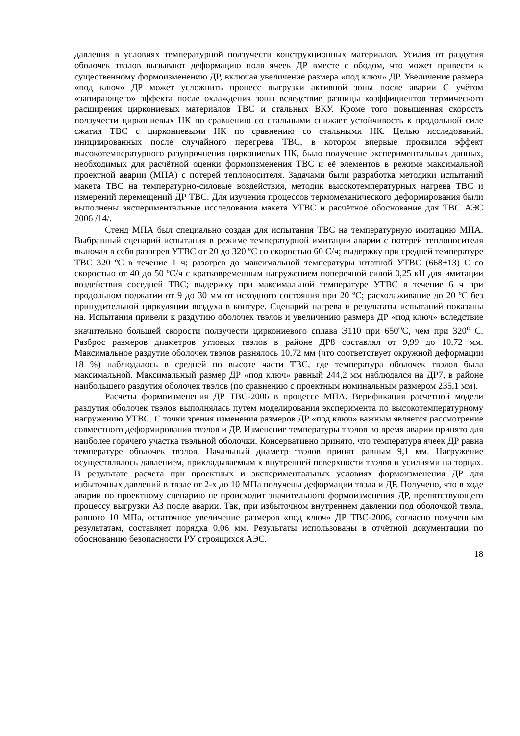давления в условиях температурной ползучести конструкционных материалов. Усилия от раздутия оболочек твэлов вызывают деформацию поля ячеек ДР вместе с ободом, что может привести к существенному формоизменению ДР, включая увеличение размера «под ключ» ДР. Увеличение размера «под ключ» ДР может усложнить процесс выгрузки активной зоны после аварии С учётом «запирающего» эффекта после охлаждения зоны вследствие разницы коэффициентов термического расширения циркониевых материалов ТВС и стальных ВКУ. Кроме того повышенная скорость ползучести циркониевых НК по сравнению со стальными снижает устойчивость к продольной силе сжатия ТВС с циркониевыми НК по сравнению со стальными НК. Целью исследований, инициированных после случайного перегрева ТВС, в котором впервые проявился эффект высокотемпературного разупрочнения циркониевых НК, было получение экспериментальных данных, необходимых для расчётной оценки формоизменения ТВС и её элементов в режиме максимальной проектной аварии (МПА) с потерей теплоносителя. Задачами были разработка методики испытаний макета ТВС на температурно-силовые воздействия, методик высокотемпературных нагрева ТВС и измерений перемещений ДР ТВС. Для изучения процессов термомеханического деформирования были выполнены экспериментальные исследования макета УТВС и расчётное обоснование для ТВС АЭС 2006 /14/.
Стенд МПА был специально создан для испытания ТВС на температурную имитацию МПА. Выбранный сценарий испытания в режиме температурной имитации аварии с потерей теплоносителя включал в себя разогрев УТВС от 20 до 320 ºС со скоростью 60 С/ч; выдержку при средней температуре ТВС 320 ºС в течение 1 ч; разогрев до максимальной температуры штатной УТВС (668±13) С со скоростью от 40 до 50 ºС/ч с кратковременным нагружением поперечной силой 0,25 кН для имитации воздействия соседней ТВС; выдержку при максимальной температуре УТВС в течение 6 ч при продольном поджатии от 9 до 30 мм от исходного состояния при 20 ºС; расхолаживание до 20 ºС без принудительной циркуляции воздуха в контуре. Сценарий нагрева и результаты испытаний показаны на. Испытания привели к раздутию оболочек твэлов и увеличению размера ДР «под ключ» вследствие значительно большей скорости ползучести циркониевого сплава Э110 при 650<sup>о</sup>С, чем при 320<sup>о</sup> С. Разброс размеров диаметров угловых твэлов в районе ДР8 составлял от 9,99 до 10,72 мм. Максимальное раздутие оболочек твэлов равнялось 10,72 мм (что соответствует окружной деформации 18 %) наблюдалось в средней по высоте части ТВС, где температура оболочек твэлов была максимальной. Максимальный размер ДР «под ключ» равный 244,2 мм наблюдался на ДР7, в районе наибольшего раздутия оболочек твэлов (по сравнению с проектным номинальным размером 235,1 мм).
Расчеты формоизменения ДР ТВС-2006 в процессе МПА. Верификация расчетной модели раздутия оболочек твэлов выполнялась путем моделирования эксперимента по высокотемпературному нагружению УТВС. С точки зрения изменения размеров ДР «под ключ» важным является рассмотрение совместного деформирования твэлов и ДР. Изменение температуры твэлов во время аварии принято для наиболее горячего участка твэльной оболочки. Консервативно принято, что температура ячеек ДР равна температуре оболочек твэлов. Начальный диаметр твэлов принят равным 9,1 мм. Нагружение осуществлялось давлением, прикладываемым к внутренней поверхности твэлов и усилиями на торцах. В результате расчета при проектных и экспериментальных условиях формоизменения ДР для избыточных давлений в твэле от 2-х до 10 МПа получены деформации твэла и ДР. Получено, что в ходе аварии по проектному сценарию не происходит значительного формоизменения ДР, препятствующего процессу выгрузки АЗ после аварии. Так, при избыточном внутреннем давлении под оболочкой твэла, равного 10 МПа, остаточное увеличение размеров «под ключ» ДР ТВС-2006, согласно полученным результатам, составляет порядка 0,06 мм. Результаты использованы в отчётной документации по обоснованию безопасности РУ строящихся АЭС.
18